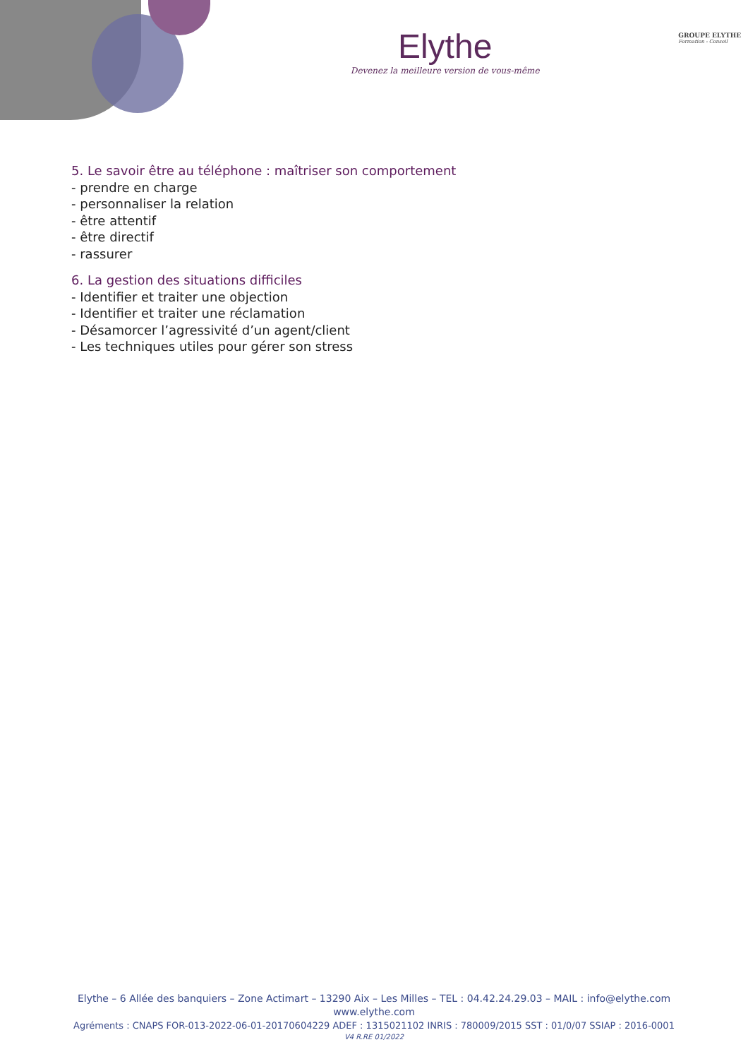Elythe
Devenez la meilleure version de vous-même
GROUPE ELYTHE
Formation - Conseil
5. Le savoir être au téléphone : maîtriser son comportement
- prendre en charge
- personnaliser la relation
- être attentif
- être directif
- rassurer
6. La gestion des situations difficiles
- Identifier et traiter une objection
- Identifier et traiter une réclamation
- Désamorcer l’agressivité d’un agent/client
- Les techniques utiles pour gérer son stress
Elythe – 6 Allée des banquiers – Zone Actimart – 13290 Aix – Les Milles – TEL : 04.42.24.29.03 – MAIL : info@elythe.com
www.elythe.com
Agréments : CNAPS FOR-013-2022-06-01-20170604229 ADEF : 1315021102 INRIS : 780009/2015 SST : 01/0/07 SSIAP : 2016-0001
V4 R.RE 01/2022